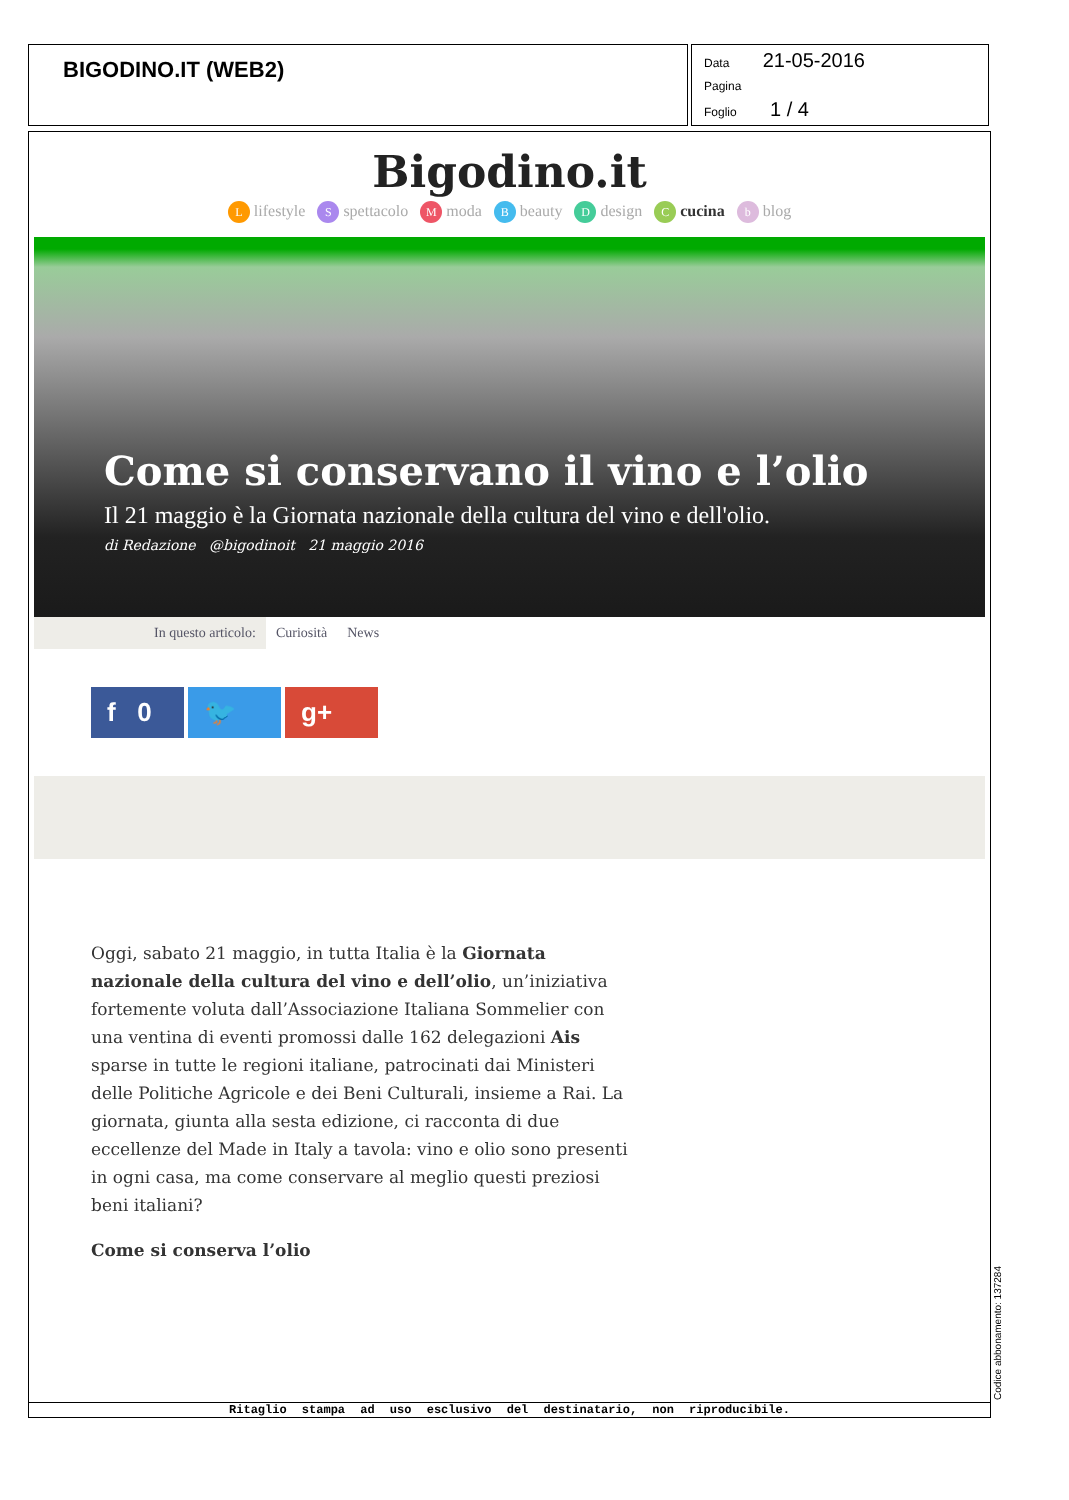BIGODINO.IT (WEB2)
Data 21-05-2016
Pagina
Foglio 1 / 4
Bigodino.it
Llifestyle S spettacolo M moda B beauty D design C cucina b blog
Come si conservano il vino e l’olio
Il 21 maggio è la Giornata nazionale della cultura del vino e dell'olio.
di Redazione @bigodinoit 21 maggio 2016
In questo articolo: Curiosità News
f 0 🐦 g+
Oggi, sabato 21 maggio, in tutta Italia è la Giornata nazionale della cultura del vino e dell’olio, un’iniziativa fortemente voluta dall’Associazione Italiana Sommelier con una ventina di eventi promossi dalle 162 delegazioni Ais sparse in tutte le regioni italiane, patrocinati dai Ministeri delle Politiche Agricole e dei Beni Culturali, insieme a Rai. La giornata, giunta alla sesta edizione, ci racconta di due eccellenze del Made in Italy a tavola: vino e olio sono presenti in ogni casa, ma come conservare al meglio questi preziosi beni italiani?
Come si conserva l’olio
Ritaglio stampa ad uso esclusivo del destinatario, non riproducibile.
Codice abbonamento: 137284